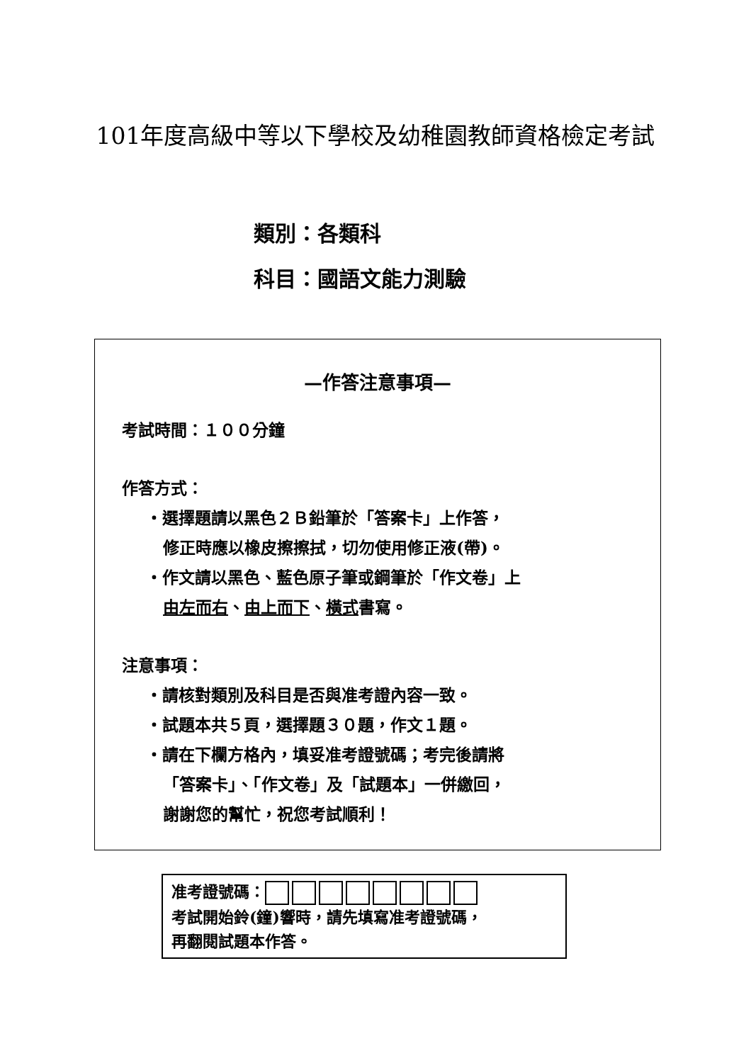101年度高級中等以下學校及幼稚園教師資格檢定考試
類別：各類科
科目：國語文能力測驗
—作答注意事項—
考試時間：１００分鐘
作答方式：
・選擇題請以黑色２Ｂ鉛筆於「答案卡」上作答，
修正時應以橡皮擦擦拭，切勿使用修正液(帶)。
・作文請以黑色、藍色原子筆或鋼筆於「作文卷」上
由左而右、由上而下、橫式書寫。
注意事項：
・請核對類別及科目是否與准考證內容一致。
・試題本共５頁，選擇題３０題，作文１題。
・請在下欄方格內，填妥准考證號碼；考完後請將
「答案卡」、「作文卷」及「試題本」一併繳回，
謝謝您的幫忙，祝您考試順利！
准考證號碼：
考試開始鈴(鐘)響時，請先填寫准考證號碼，
再翻閱試題本作答。